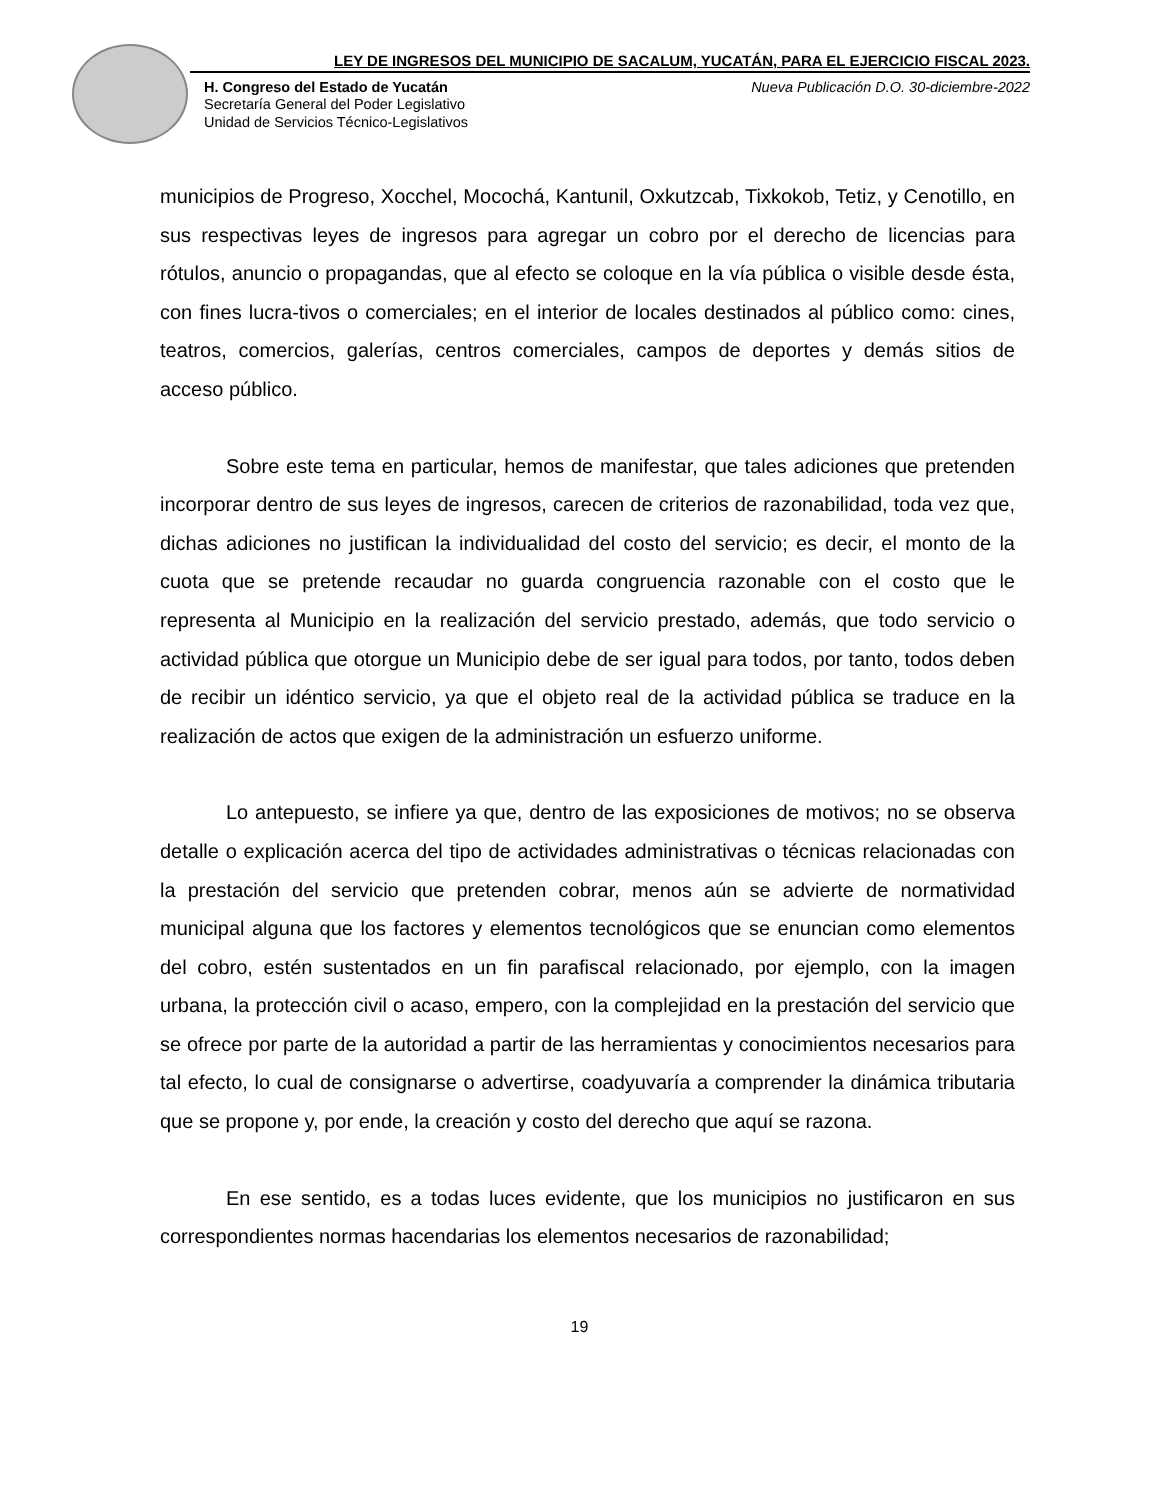LEY DE INGRESOS DEL MUNICIPIO DE SACALUM, YUCATÁN, PARA EL EJERCICIO FISCAL 2023.
H. Congreso del Estado de Yucatán Nueva Publicación D.O. 30-diciembre-2022
Secretaría General del Poder Legislativo
Unidad de Servicios Técnico-Legislativos
municipios de Progreso, Xocchel, Mocochá, Kantunil, Oxkutzcab, Tixkokob, Tetiz, y Cenotillo, en sus respectivas leyes de ingresos para agregar un cobro por el derecho de licencias para rótulos, anuncio o propagandas, que al efecto se coloque en la vía pública o visible desde ésta, con fines lucra-tivos o comerciales; en el interior de locales destinados al público como: cines, teatros, comercios, galerías, centros comerciales, campos de deportes y demás sitios de acceso público.
Sobre este tema en particular, hemos de manifestar, que tales adiciones que pretenden incorporar dentro de sus leyes de ingresos, carecen de criterios de razonabilidad, toda vez que, dichas adiciones no justifican la individualidad del costo del servicio; es decir, el monto de la cuota que se pretende recaudar no guarda congruencia razonable con el costo que le representa al Municipio en la realización del servicio prestado, además, que todo servicio o actividad pública que otorgue un Municipio debe de ser igual para todos, por tanto, todos deben de recibir un idéntico servicio, ya que el objeto real de la actividad pública se traduce en la realización de actos que exigen de la administración un esfuerzo uniforme.
Lo antepuesto, se infiere ya que, dentro de las exposiciones de motivos; no se observa detalle o explicación acerca del tipo de actividades administrativas o técnicas relacionadas con la prestación del servicio que pretenden cobrar, menos aún se advierte de normatividad municipal alguna que los factores y elementos tecnológicos que se enuncian como elementos del cobro, estén sustentados en un fin parafiscal relacionado, por ejemplo, con la imagen urbana, la protección civil o acaso, empero, con la complejidad en la prestación del servicio que se ofrece por parte de la autoridad a partir de las herramientas y conocimientos necesarios para tal efecto, lo cual de consignarse o advertirse, coadyuvaría a comprender la dinámica tributaria que se propone y, por ende, la creación y costo del derecho que aquí se razona.
En ese sentido, es a todas luces evidente, que los municipios no justificaron en sus correspondientes normas hacendarias los elementos necesarios de razonabilidad;
19